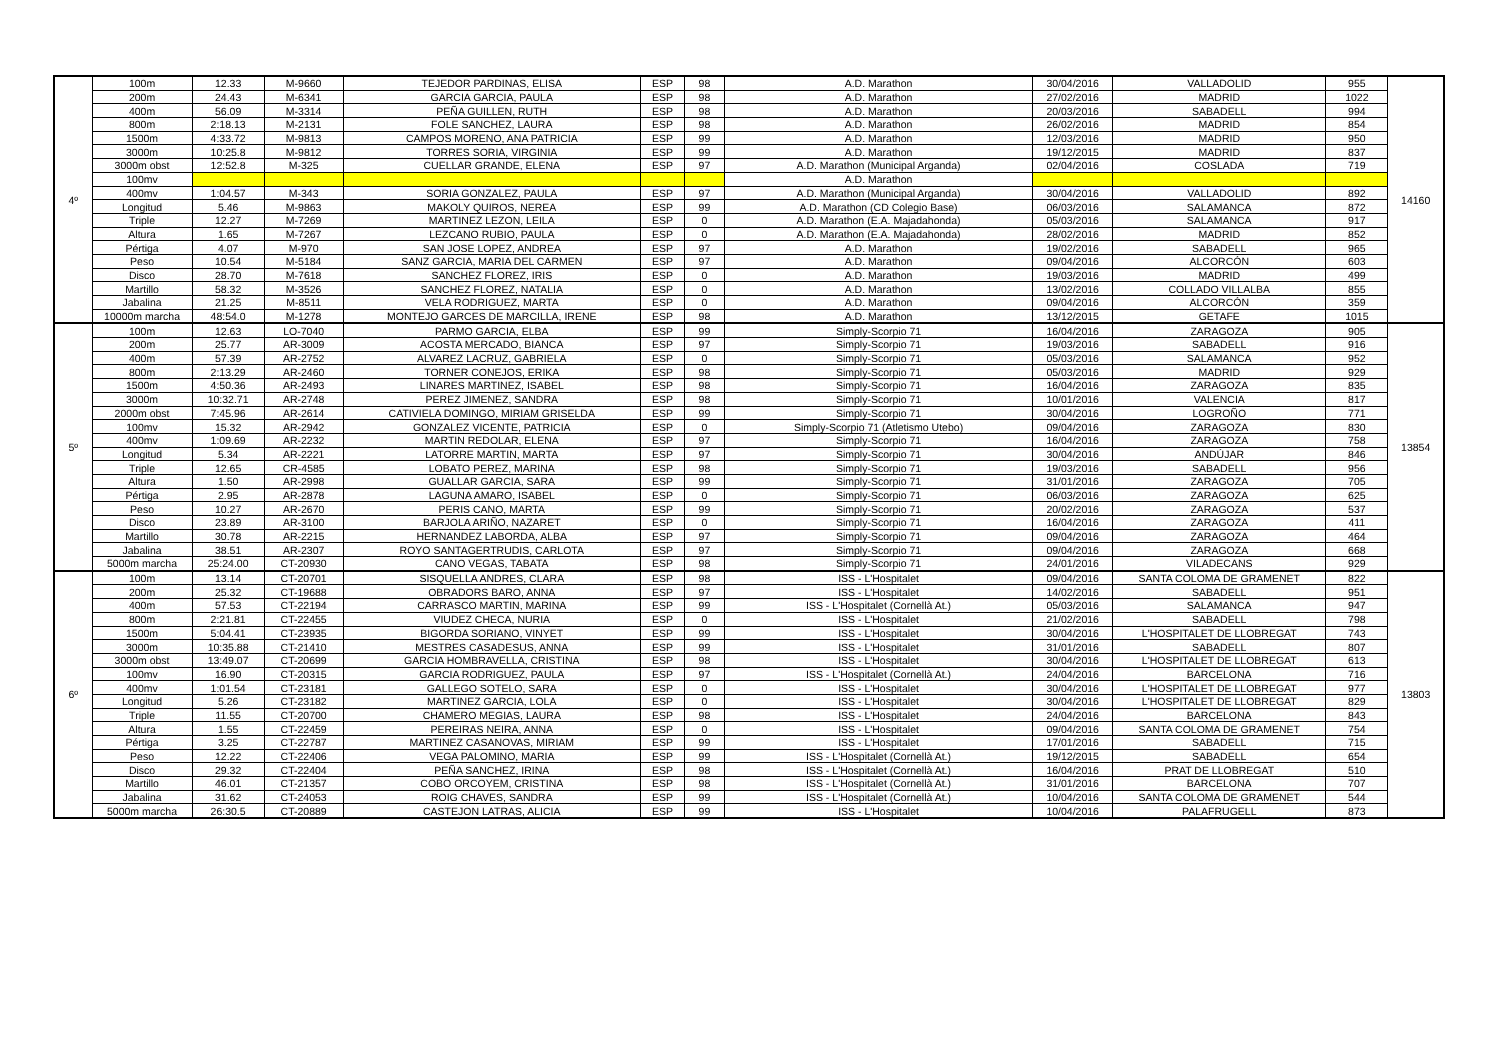| 4º | 100m | 12.33 | M-9660 | TEJEDOR PARDINAS, ELISA | ESP | 98 | A.D. Marathon | 30/04/2016 | VALLADOLID | 955 | 14160 |
| | 200m | 24.43 | M-6341 | GARCIA GARCIA, PAULA | ESP | 98 | A.D. Marathon | 27/02/2016 | MADRID | 1022 | |
| | 400m | 56.09 | M-3314 | PEÑA GUILLEN, RUTH | ESP | 98 | A.D. Marathon | 20/03/2016 | SABADELL | 994 | |
| | 800m | 2:18.13 | M-2131 | FOLE SANCHEZ, LAURA | ESP | 98 | A.D. Marathon | 26/02/2016 | MADRID | 854 | |
| | 1500m | 4:33.72 | M-9813 | CAMPOS MORENO, ANA PATRICIA | ESP | 99 | A.D. Marathon | 12/03/2016 | MADRID | 950 | |
| | 3000m | 10:25.8 | M-9812 | TORRES SORIA, VIRGINIA | ESP | 99 | A.D. Marathon | 19/12/2015 | MADRID | 837 | |
| | 3000m obst | 12:52.8 | M-325 | CUELLAR GRANDE, ELENA | ESP | 97 | A.D. Marathon (Municipal Arganda) | 02/04/2016 | COSLADA | 719 | |
| | 100mv | | | | | | A.D. Marathon | | | | |
| | 400mv | 1:04.57 | M-343 | SORIA GONZALEZ, PAULA | ESP | 97 | A.D. Marathon (Municipal Arganda) | 30/04/2016 | VALLADOLID | 892 | |
| | Longitud | 5.46 | M-9863 | MAKOLY QUIROS, NEREA | ESP | 99 | A.D. Marathon (CD Colegio Base) | 06/03/2016 | SALAMANCA | 872 | |
| | Triple | 12.27 | M-7269 | MARTINEZ LEZON, LEILA | ESP | 0 | A.D. Marathon (E.A. Majadahonda) | 05/03/2016 | SALAMANCA | 917 | |
| | Altura | 1.65 | M-7267 | LEZCANO RUBIO, PAULA | ESP | 0 | A.D. Marathon (E.A. Majadahonda) | 28/02/2016 | MADRID | 852 | |
| | Pértiga | 4.07 | M-970 | SAN JOSE LOPEZ, ANDREA | ESP | 97 | A.D. Marathon | 19/02/2016 | SABADELL | 965 | |
| | Peso | 10.54 | M-5184 | SANZ GARCIA, MARIA DEL CARMEN | ESP | 97 | A.D. Marathon | 09/04/2016 | ALCORCÓN | 603 | |
| | Disco | 28.70 | M-7618 | SANCHEZ FLOREZ, IRIS | ESP | 0 | A.D. Marathon | 19/03/2016 | MADRID | 499 | |
| | Martillo | 58.32 | M-3526 | SANCHEZ FLOREZ, NATALIA | ESP | 0 | A.D. Marathon | 13/02/2016 | COLLADO VILLALBA | 855 | |
| | Jabalina | 21.25 | M-8511 | VELA RODRIGUEZ, MARTA | ESP | 0 | A.D. Marathon | 09/04/2016 | ALCORCÓN | 359 | |
| | 10000m marcha | 48:54.0 | M-1278 | MONTEJO GARCES DE MARCILLA, IRENE | ESP | 98 | A.D. Marathon | 13/12/2015 | GETAFE | 1015 | |
| 5º | 100m | 12.63 | LO-7040 | PARMO GARCIA, ELBA | ESP | 99 | Simply-Scorpio 71 | 16/04/2016 | ZARAGOZA | 905 | 13854 |
| | 200m | 25.77 | AR-3009 | ACOSTA MERCADO, BIANCA | ESP | 97 | Simply-Scorpio 71 | 19/03/2016 | SABADELL | 916 | |
| | 400m | 57.39 | AR-2752 | ALVAREZ LACRUZ, GABRIELA | ESP | 0 | Simply-Scorpio 71 | 05/03/2016 | SALAMANCA | 952 | |
| | 800m | 2:13.29 | AR-2460 | TORNER CONEJOS, ERIKA | ESP | 98 | Simply-Scorpio 71 | 05/03/2016 | MADRID | 929 | |
| | 1500m | 4:50.36 | AR-2493 | LINARES MARTINEZ, ISABEL | ESP | 98 | Simply-Scorpio 71 | 16/04/2016 | ZARAGOZA | 835 | |
| | 3000m | 10:32.71 | AR-2748 | PEREZ JIMENEZ, SANDRA | ESP | 98 | Simply-Scorpio 71 | 10/01/2016 | VALENCIA | 817 | |
| | 2000m obst | 7:45.96 | AR-2614 | CATIVIELA DOMINGO, MIRIAM GRISELDA | ESP | 99 | Simply-Scorpio 71 | 30/04/2016 | LOGROÑO | 771 | |
| | 100mv | 15.32 | AR-2942 | GONZALEZ VICENTE, PATRICIA | ESP | 0 | Simply-Scorpio 71 (Atletismo Utebo) | 09/04/2016 | ZARAGOZA | 830 | |
| | 400mv | 1:09.69 | AR-2232 | MARTIN REDOLAR, ELENA | ESP | 97 | Simply-Scorpio 71 | 16/04/2016 | ZARAGOZA | 758 | |
| | Longitud | 5.34 | AR-2221 | LATORRE MARTIN, MARTA | ESP | 97 | Simply-Scorpio 71 | 30/04/2016 | ANDÚJAR | 846 | |
| | Triple | 12.65 | CR-4585 | LOBATO PEREZ, MARINA | ESP | 98 | Simply-Scorpio 71 | 19/03/2016 | SABADELL | 956 | |
| | Altura | 1.50 | AR-2998 | GUALLAR GARCIA, SARA | ESP | 99 | Simply-Scorpio 71 | 31/01/2016 | ZARAGOZA | 705 | |
| | Pértiga | 2.95 | AR-2878 | LAGUNA AMARO, ISABEL | ESP | 0 | Simply-Scorpio 71 | 06/03/2016 | ZARAGOZA | 625 | |
| | Peso | 10.27 | AR-2670 | PERIS CANO, MARTA | ESP | 99 | Simply-Scorpio 71 | 20/02/2016 | ZARAGOZA | 537 | |
| | Disco | 23.89 | AR-3100 | BARJOLA ARIÑO, NAZARET | ESP | 0 | Simply-Scorpio 71 | 16/04/2016 | ZARAGOZA | 411 | |
| | Martillo | 30.78 | AR-2215 | HERNANDEZ LABORDA, ALBA | ESP | 97 | Simply-Scorpio 71 | 09/04/2016 | ZARAGOZA | 464 | |
| | Jabalina | 38.51 | AR-2307 | ROYO SANTAGERTRUDIS, CARLOTA | ESP | 97 | Simply-Scorpio 71 | 09/04/2016 | ZARAGOZA | 668 | |
| | 5000m marcha | 25:24.00 | CT-20930 | CANO VEGAS, TABATA | ESP | 98 | Simply-Scorpio 71 | 24/01/2016 | VILADECANS | 929 | |
| 6º | 100m | 13.14 | CT-20701 | SISQUELLA ANDRES, CLARA | ESP | 98 | ISS - L'Hospitalet | 09/04/2016 | SANTA COLOMA DE GRAMENET | 822 | 13803 |
| | 200m | 25.32 | CT-19688 | OBRADORS BARO, ANNA | ESP | 97 | ISS - L'Hospitalet | 14/02/2016 | SABADELL | 951 | |
| | 400m | 57.53 | CT-22194 | CARRASCO MARTIN, MARINA | ESP | 99 | ISS - L'Hospitalet (Cornellà At.) | 05/03/2016 | SALAMANCA | 947 | |
| | 800m | 2:21.81 | CT-22455 | VIUDEZ CHECA, NURIA | ESP | 0 | ISS - L'Hospitalet | 21/02/2016 | SABADELL | 798 | |
| | 1500m | 5:04.41 | CT-23935 | BIGORDA SORIANO, VINYET | ESP | 99 | ISS - L'Hospitalet | 30/04/2016 | L'HOSPITALET DE LLOBREGAT | 743 | |
| | 3000m | 10:35.88 | CT-21410 | MESTRES CASADESUS, ANNA | ESP | 99 | ISS - L'Hospitalet | 31/01/2016 | SABADELL | 807 | |
| | 3000m obst | 13:49.07 | CT-20699 | GARCIA HOMBRAVELLA, CRISTINA | ESP | 98 | ISS - L'Hospitalet | 30/04/2016 | L'HOSPITALET DE LLOBREGAT | 613 | |
| | 100mv | 16.90 | CT-20315 | GARCIA RODRIGUEZ, PAULA | ESP | 97 | ISS - L'Hospitalet (Cornellà At.) | 24/04/2016 | BARCELONA | 716 | |
| | 400mv | 1:01.54 | CT-23181 | GALLEGO SOTELO, SARA | ESP | 0 | ISS - L'Hospitalet | 30/04/2016 | L'HOSPITALET DE LLOBREGAT | 977 | |
| | Longitud | 5.26 | CT-23182 | MARTINEZ GARCIA, LOLA | ESP | 0 | ISS - L'Hospitalet | 30/04/2016 | L'HOSPITALET DE LLOBREGAT | 829 | |
| | Triple | 11.55 | CT-20700 | CHAMERO MEGIAS, LAURA | ESP | 98 | ISS - L'Hospitalet | 24/04/2016 | BARCELONA | 843 | |
| | Altura | 1.55 | CT-22459 | PEREIRAS NEIRA, ANNA | ESP | 0 | ISS - L'Hospitalet | 09/04/2016 | SANTA COLOMA DE GRAMENET | 754 | |
| | Pértiga | 3.25 | CT-22787 | MARTINEZ CASANOVAS, MIRIAM | ESP | 99 | ISS - L'Hospitalet | 17/01/2016 | SABADELL | 715 | |
| | Peso | 12.22 | CT-22406 | VEGA PALOMINO, MARIA | ESP | 99 | ISS - L'Hospitalet (Cornellà At.) | 19/12/2015 | SABADELL | 654 | |
| | Disco | 29.32 | CT-22404 | PEÑA SANCHEZ, IRINA | ESP | 98 | ISS - L'Hospitalet (Cornellà At.) | 16/04/2016 | PRAT DE LLOBREGAT | 510 | |
| | Martillo | 46.01 | CT-21357 | COBO ORCOYEM, CRISTINA | ESP | 98 | ISS - L'Hospitalet (Cornellà At.) | 31/01/2016 | BARCELONA | 707 | |
| | Jabalina | 31.62 | CT-24053 | ROIG CHAVES, SANDRA | ESP | 99 | ISS - L'Hospitalet (Cornellà At.) | 10/04/2016 | SANTA COLOMA DE GRAMENET | 544 | |
| | 5000m marcha | 26:30.5 | CT-20889 | CASTEJON LATRAS, ALICIA | ESP | 99 | ISS - L'Hospitalet | 10/04/2016 | PALAFRUGELL | 873 | |